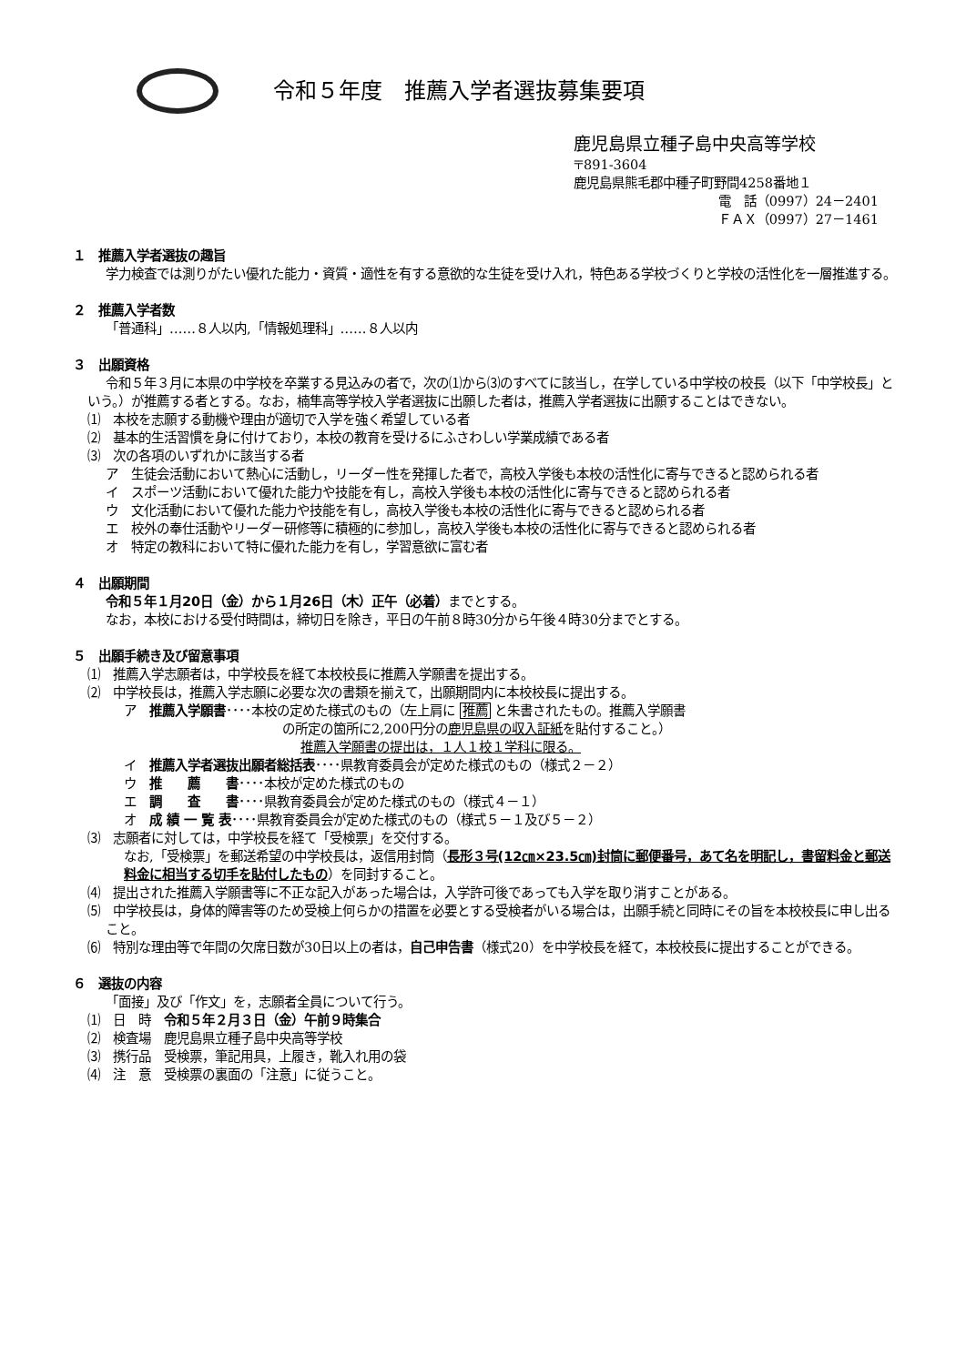令和５年度　推薦入学者選抜募集要項
鹿児島県立種子島中央高等学校
〒891-3604
鹿児島県熊毛郡中種子町野間4258番地１
電　話（0997）24－2401
ＦＡＸ（0997）27－1461
１　推薦入学者選抜の趣旨
学力検査では測りがたい優れた能力・資質・適性を有する意欲的な生徒を受け入れ，特色ある学校づくりと学校の活性化を一層推進する。
２　推薦入学者数
「普通科」……８人以内,「情報処理科」……８人以内
３　出願資格
令和５年３月に本県の中学校を卒業する見込みの者で，次の⑴から⑶のすべてに該当し，在学している中学校の校長（以下「中学校長」という。）が推薦する者とする。なお，楠隼高等学校入学者選抜に出願した者は，推薦入学者選抜に出願することはできない。
⑴　本校を志願する動機や理由が適切で入学を強く希望している者
⑵　基本的生活習慣を身に付けており，本校の教育を受けるにふさわしい学業成績である者
⑶　次の各項のいずれかに該当する者
ア　生徒会活動において熱心に活動し，リーダー性を発揮した者で，高校入学後も本校の活性化に寄与できると認められる者
イ　スポーツ活動において優れた能力や技能を有し，高校入学後も本校の活性化に寄与できると認められる者
ウ　文化活動において優れた能力や技能を有し，高校入学後も本校の活性化に寄与できると認められる者
エ　校外の奉仕活動やリーダー研修等に積極的に参加し，高校入学後も本校の活性化に寄与できると認められる者
オ　特定の教科において特に優れた能力を有し，学習意欲に富む者
４　出願期間
令和５年１月20日（金）から１月26日（木）正午（必着）までとする。
なお，本校における受付時間は，締切日を除き，平日の午前８時30分から午後４時30分までとする。
５　出願手続き及び留意事項
⑴　推薦入学志願者は，中学校長を経て本校校長に推薦入学願書を提出する。
⑵　中学校長は，推薦入学志願に必要な次の書類を揃えて，出願期間内に本校校長に提出する。
ア　推薦入学願書････本校の定めた様式のもの（左上肩に 推薦 と朱書されたもの。推薦入学願書
の所定の箇所に2,200円分の鹿児島県の収入証紙を貼付すること。）
推薦入学願書の提出は，１人１校１学科に限る。
イ　推薦入学者選抜出願者総括表････県教育委員会が定めた様式のもの（様式２－２）
ウ　推　　薦　　書････本校が定めた様式のもの
エ　調　　査　　書････県教育委員会が定めた様式のもの（様式４－１）
オ　成 績 一 覧 表････県教育委員会が定めた様式のもの（様式５－１及び５－２）
⑶　志願者に対しては，中学校長を経て「受検票」を交付する。
なお,「受検票」を郵送希望の中学校長は，返信用封筒（長形３号(12㎝×23.5㎝)封筒に郵便番号，あて名を明記し，書留料金と郵送料金に相当する切手を貼付したもの）を同封すること。
⑷　提出された推薦入学願書等に不正な記入があった場合は，入学許可後であっても入学を取り消すことがある。
⑸　中学校長は，身体的障害等のため受検上何らかの措置を必要とする受検者がいる場合は，出願手続と同時にその旨を本校校長に申し出ること。
⑹　特別な理由等で年間の欠席日数が30日以上の者は，自己申告書（様式20）を中学校長を経て，本校校長に提出することができる。
６　選抜の内容
「面接」及び「作文」を，志願者全員について行う。
⑴　日　時　令和５年２月３日（金）午前９時集合
⑵　検査場　鹿児島県立種子島中央高等学校
⑶　携行品　受検票，筆記用具，上履き，靴入れ用の袋
⑷　注　意　受検票の裏面の「注意」に従うこと。